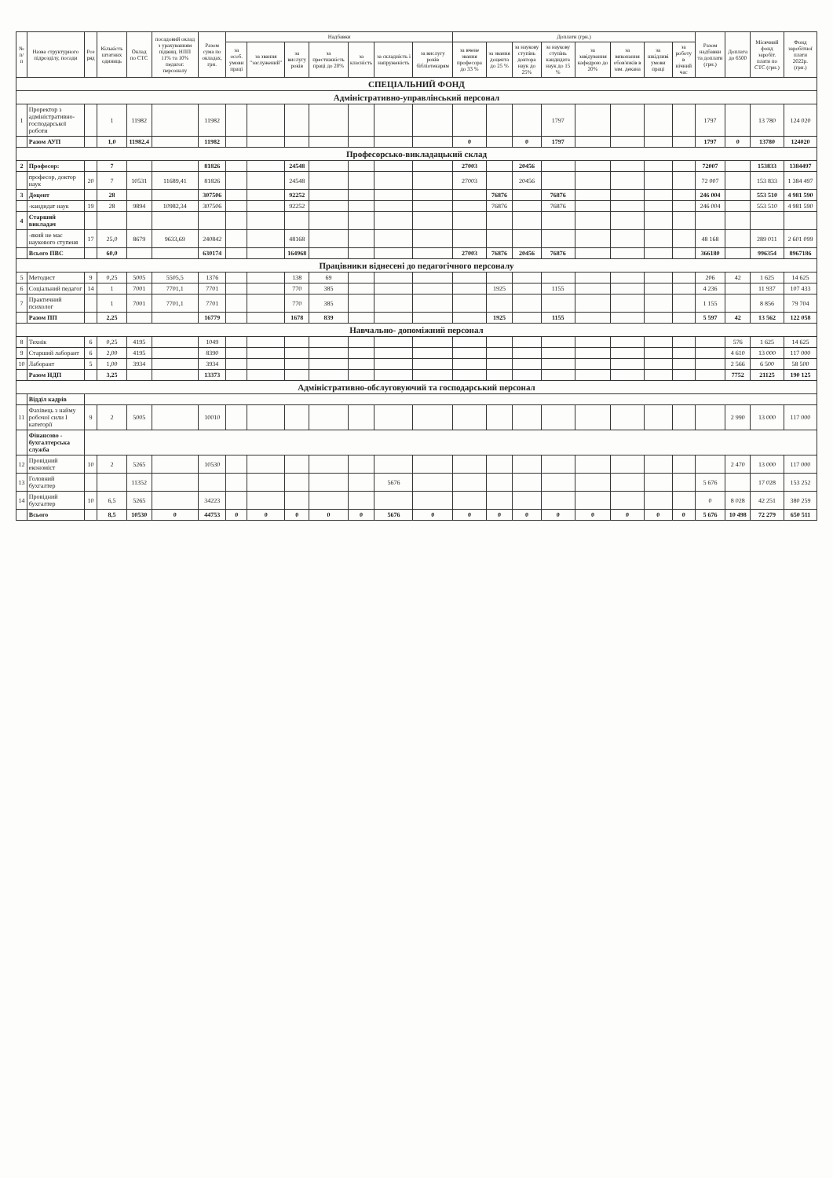| № п/п | Назва структурного підрозділу, посади | Роз ряд | Кількість штатних одиниць | Оклад по СТС | посадовий оклад з урахуванням підвищ. НПП 11% та 10% педагог. персоналу | Разом сума по окладах, грн. | Надбавки | | | | | | | Доплати (грн.) | | | | | | | | Разом надбавки та доплати (грн.) | Доплата до 6500 | Місячний фонд заробіт. плати по СТС (грн.) | Фонд заробітної плати 2022р. (грн.) |
| --- | --- | --- | --- | --- | --- | --- | --- | --- | --- | --- | --- | --- | --- | --- | --- | --- | --- | --- | --- | --- | --- | --- | --- | --- | --- |
| | | | | | | | за особ. умови праці | за звання "заслужений" | за вислугу років | за престижність праці до 20% | за класність | за складність і напруженість | за вислугу років бібліотекарям | за вчене звання професора до 33 % | за звання доцента до 25 % | за наукову ступінь доктора наук до 25% | за наукову ступінь кандидата наук до 15 % | за завідування кафедрою до 20% | за виконання обов'язків в зам. декана | за шкідливі умови праці | за роботу в нічний час | | | | |
| СПЕЦІАЛЬНИЙ ФОНД | | | | | | | | | | | | | | | | | | | | | | | | | |
| Адміністративно-управлінський персонал | | | | | | | | | | | | | | | | | | | | | | | | | |
| 1 | Проректор з адміністративно-господарської роботи | | 1 | 11982 | | 11982 | | | | | | | | | | | 1797 | | | | | 1797 | | 13 780 | 124 020 |
| | Разом АУП | | 1,0 | 11982,4 | | 11982 | | | | | | | | 0 | | 0 | 1797 | | | | | 1797 | 0 | 13780 | 124020 |
| Професорсько-викладацький склад | | | | | | | | | | | | | | | | | | | | | | | | | |
| 2 | Професор: | | 7 | | | 81826 | | | 24548 | | | | | 27003 | | 20456 | | | | | | 72007 | | 153833 | 1384497 |
| | професор, доктор наук | 20 | 7 | 10531 | 11689,41 | 81826 | | | 24548 | | | | | 27003 | | 20456 | | | | | | 72 007 | | 153 833 | 1 384 497 |
| 3 | Доцент | | 28 | | | 307506 | | | 92252 | | | | | | 76876 | | 76876 | | | | | 246 004 | | 553 510 | 4 981 590 |
| | -кандидат наук | 19 | 28 | 9894 | 10982,34 | 307506 | | | 92252 | | | | | | 76876 | | 76876 | | | | | 246 004 | | 553 510 | 4 981 590 |
| 4 | Старший викладач | | | | | | | | | | | | | | | | | | | | | | | | |
| | -який не має наукового ступеня | 17 | 25,0 | 8679 | 9633,69 | 240842 | | | 48168 | | | | | | | | | | | | | 48 168 | | 289 011 | 2 601 099 |
| | Всього ПВС | | 60,0 | | | 630174 | | | 164968 | | | | | 27003 | 76876 | 20456 | 76876 | | | | | 366180 | | 996354 | 8967186 |
| Працівники віднесені до педагогічного персоналу | | | | | | | | | | | | | | | | | | | | | | | | | |
| 5 | Методист | 9 | 0,25 | 5005 | 5505,5 | 1376 | | | 138 | 69 | | | | | | | | | | | | 206 | 42 | 1 625 | 14 625 |
| 6 | Соціальний педагог | 14 | 1 | 7001 | 7701,1 | 7701 | | | 770 | 385 | | | | | 1925 | | 1155 | | | | | 4 236 | | 11 937 | 107 433 |
| 7 | Практичний психолог | | 1 | 7001 | 7701,1 | 7701 | | | 770 | 385 | | | | | | | | | | | | 1 155 | | 8 856 | 79 704 |
| | Разом ПП | | 2,25 | | | 16779 | | | 1678 | 839 | | | | | 1925 | | 1155 | | | | | 5 597 | 42 | 13 562 | 122 058 |
| Навчально- допоміжний персонал | | | | | | | | | | | | | | | | | | | | | | | | | |
| 8 | Технік | 6 | 0,25 | 4195 | | 1049 | | | | | | | | | | | | | | | | | 576 | 1 625 | 14 625 |
| 9 | Старший лаборант | 6 | 2,00 | 4195 | | 8390 | | | | | | | | | | | | | | | | | 4 610 | 13 000 | 117 000 |
| 10 | Лаборант | 5 | 1,00 | 3934 | | 3934 | | | | | | | | | | | | | | | | | 2 566 | 6 500 | 58 500 |
| | Разом НДП | | 3,25 | | | 13373 | | | | | | | | | | | | | | | | | 7752 | 21125 | 190 125 |
| Адміністративно-обслуговуючий та господарський персонал | | | | | | | | | | | | | | | | | | | | | | | | | |
| | Відділ кадрів | | | | | | | | | | | | | | | | | | | | | | | | |
| 11 | Фахівець з найму робочої сили І категорії | 9 | 2 | 5005 | | 10010 | | | | | | | | | | | | | | | | | 2 990 | 13 000 | 117 000 |
| | Фінансово - бухгалтерська служба | | | | | | | | | | | | | | | | | | | | | | | | |
| 12 | Провідний економіст | 10 | 2 | 5265 | | 10530 | | | | | | | | | | | | | | | | | 2 470 | 13 000 | 117 000 |
| 13 | Головний бухгалтер | | | 11352 | | | | | | | | 5676 | | | | | | | | | | 5 676 | | 17 028 | 153 252 |
| 14 | Провідний бухгалтер | 10 | 6,5 | 5265 | | 34223 | | | | | | | | | | | | | | | | 0 | 8 028 | 42 251 | 380 259 |
| | Всього | | 8,5 | 10530 | 0 | 44753 | 0 | 0 | 0 | 0 | 0 | 5676 | 0 | 0 | 0 | 0 | 0 | 0 | 0 | 0 | 0 | 5 676 | 10 498 | 72 279 | 650 511 |